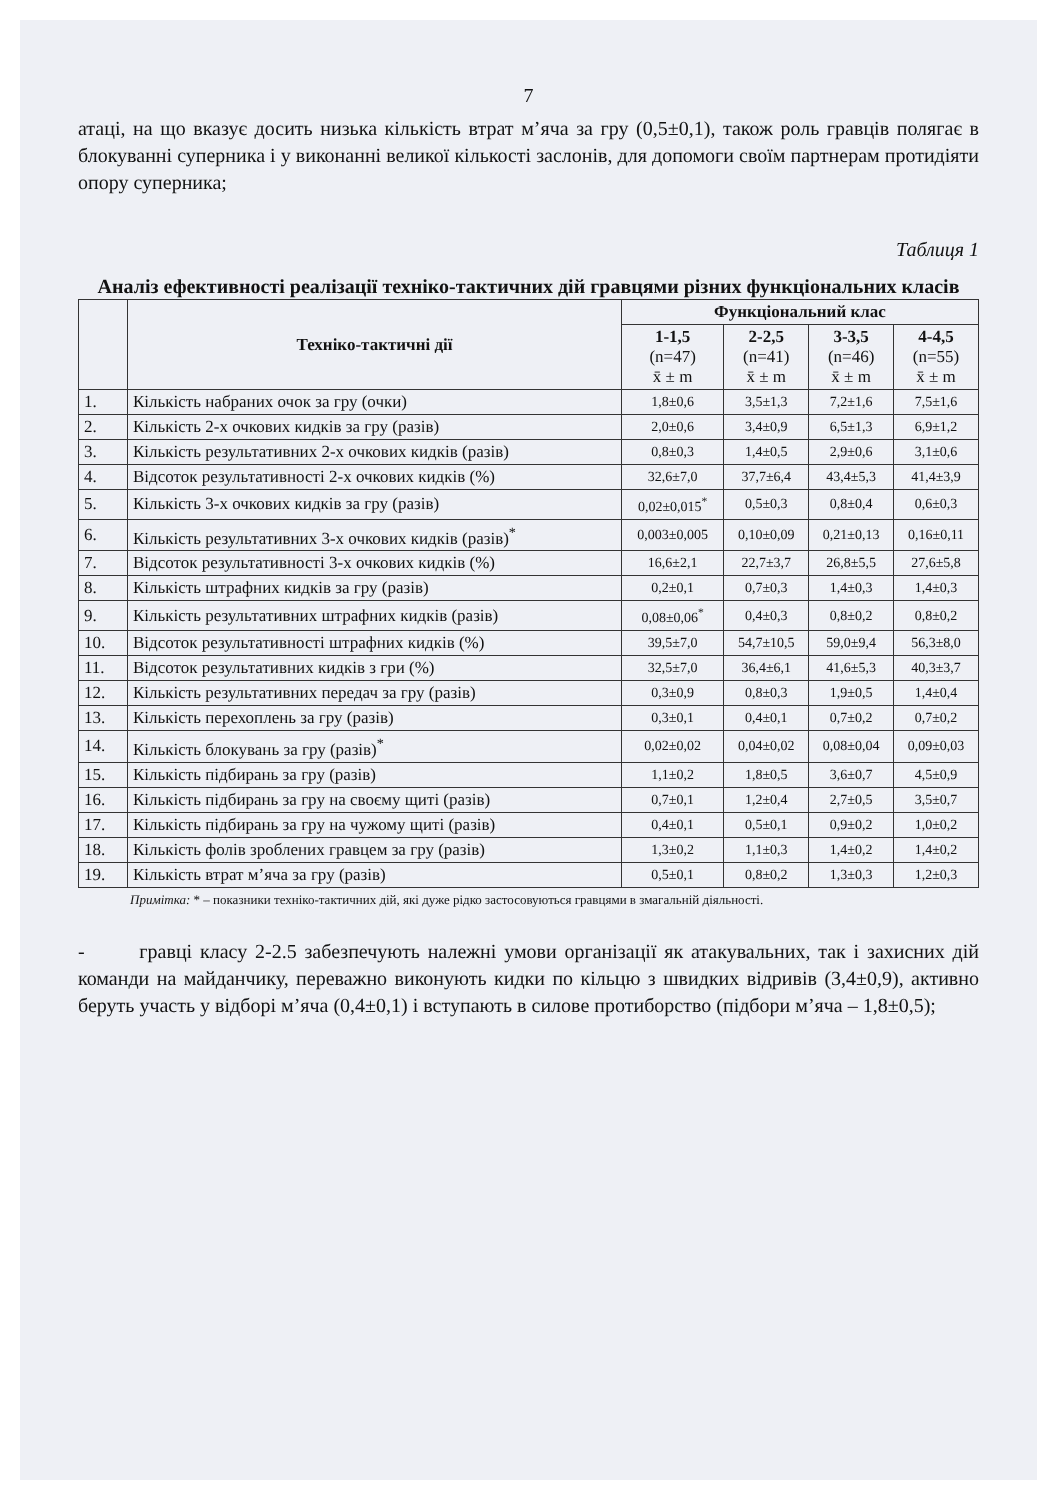7
атаці, на що вказує досить низька кількість втрат м’яча за гру (0,5±0,1), також роль гравців полягає в блокуванні суперника і у виконанні великої кількості заслонів, для допомоги своїм партнерам протидіяти опору суперника;
Таблиця 1
Аналіз ефективності реалізації техніко-тактичних дій гравцями різних функціональних класів
| | Техніко-тактичні дії | Функціональний клас | | | |
| --- | --- | --- | --- | --- | --- |
| | | 1-1,5 (n=47) x̄ ± m | 2-2,5 (n=41) x̄ ± m | 3-3,5 (n=46) x̄ ± m | 4-4,5 (n=55) x̄ ± m |
| 1. | Кількість набраних очок за гру (очки) | 1,8±0,6 | 3,5±1,3 | 7,2±1,6 | 7,5±1,6 |
| 2. | Кількість 2-х очкових кидків за гру (разів) | 2,0±0,6 | 3,4±0,9 | 6,5±1,3 | 6,9±1,2 |
| 3. | Кількість результативних 2-х очкових кидків (разів) | 0,8±0,3 | 1,4±0,5 | 2,9±0,6 | 3,1±0,6 |
| 4. | Відсоток результативності 2-х очкових кидків (%) | 32,6±7,0 | 37,7±6,4 | 43,4±5,3 | 41,4±3,9 |
| 5. | Кількість 3-х очкових кидків за гру (разів) | 0,02±0,015<sup>*</sup> | 0,5±0,3 | 0,8±0,4 | 0,6±0,3 |
| 6. | Кількість результативних 3-х очкових кидків (разів)<sup>*</sup> | 0,003±0,005 | 0,10±0,09 | 0,21±0,13 | 0,16±0,11 |
| 7. | Відсоток результативності 3-х очкових кидків (%) | 16,6±2,1 | 22,7±3,7 | 26,8±5,5 | 27,6±5,8 |
| 8. | Кількість штрафних кидків за гру (разів) | 0,2±0,1 | 0,7±0,3 | 1,4±0,3 | 1,4±0,3 |
| 9. | Кількість результативних штрафних кидків (разів) | 0,08±0,06<sup>*</sup> | 0,4±0,3 | 0,8±0,2 | 0,8±0,2 |
| 10. | Відсоток результативності штрафних кидків (%) | 39,5±7,0 | 54,7±10,5 | 59,0±9,4 | 56,3±8,0 |
| 11. | Відсоток результативних кидків з гри (%) | 32,5±7,0 | 36,4±6,1 | 41,6±5,3 | 40,3±3,7 |
| 12. | Кількість результативних передач за гру (разів) | 0,3±0,9 | 0,8±0,3 | 1,9±0,5 | 1,4±0,4 |
| 13. | Кількість перехоплень за гру (разів) | 0,3±0,1 | 0,4±0,1 | 0,7±0,2 | 0,7±0,2 |
| 14. | Кількість блокувань за гру (разів)<sup>*</sup> | 0,02±0,02 | 0,04±0,02 | 0,08±0,04 | 0,09±0,03 |
| 15. | Кількість підбирань за гру (разів) | 1,1±0,2 | 1,8±0,5 | 3,6±0,7 | 4,5±0,9 |
| 16. | Кількість підбирань за гру на своєму щиті (разів) | 0,7±0,1 | 1,2±0,4 | 2,7±0,5 | 3,5±0,7 |
| 17. | Кількість підбирань за гру на чужому щиті (разів) | 0,4±0,1 | 0,5±0,1 | 0,9±0,2 | 1,0±0,2 |
| 18. | Кількість фолів зроблених гравцем за гру (разів) | 1,3±0,2 | 1,1±0,3 | 1,4±0,2 | 1,4±0,2 |
| 19. | Кількість втрат м’яча за гру (разів) | 0,5±0,1 | 0,8±0,2 | 1,3±0,3 | 1,2±0,3 |
Примітка: * – показники техніко-тактичних дій, які дуже рідко застосовуються гравцями в змагальній діяльності.
- гравці класу 2-2.5 забезпечують належні умови організації як атакувальних, так і захисних дій команди на майданчику, переважно виконують кидки по кільцю з швидких відривів (3,4±0,9), активно беруть участь у відборі м’яча (0,4±0,1) і вступають в силове протиборство (підбори м’яча – 1,8±0,5);